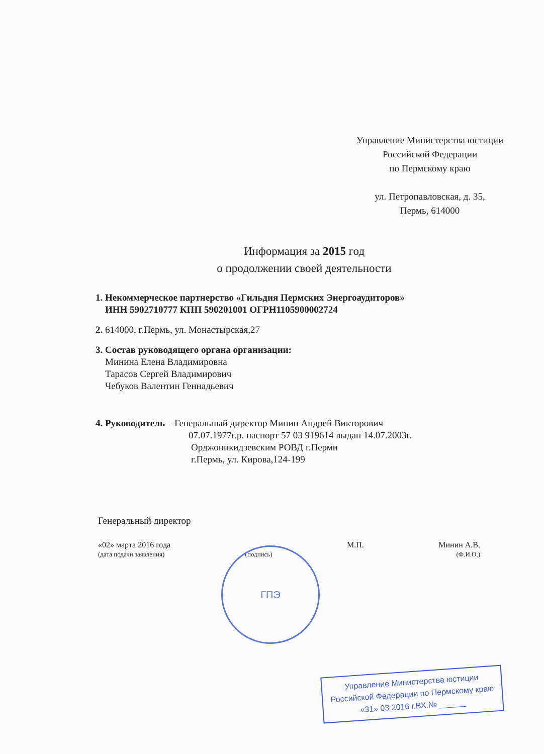Управление Министерства юстиции
Российской Федерации
по Пермскому краю
ул. Петропавловская, д. 35,
Пермь, 614000
Информация за 2015 год
о продолжении своей деятельности
1. Некоммерческое партнерство «Гильдия Пермских Энергоаудиторов»
ИНН 5902710777 КПП 590201001 ОГРН1105900002724
2. 614000, г.Пермь, ул. Монастырская,27
3. Состав руководящего органа организации:
Минина Елена Владимировна
Тарасов Сергей Владимирович
Чебуков Валентин Геннадьевич
4. Руководитель – Генеральный директор Минин Андрей Викторович
07.07.1977г.р. паспорт 57 03 919614 выдан 14.07.2003г.
Орджоникидзевским РОВД г.Перми
г.Пермь, ул. Кирова,124-199
Генеральный директор
«02» марта 2016 года
(дата подачи заявления)
(подпись)
М.П. Минин А.В.
(Ф.И.О.)
ГПЭ
Управление Министерства юстиции
Российской Федерации по Пермскому краю
«31» 03 2016 г.ВХ.№ ______